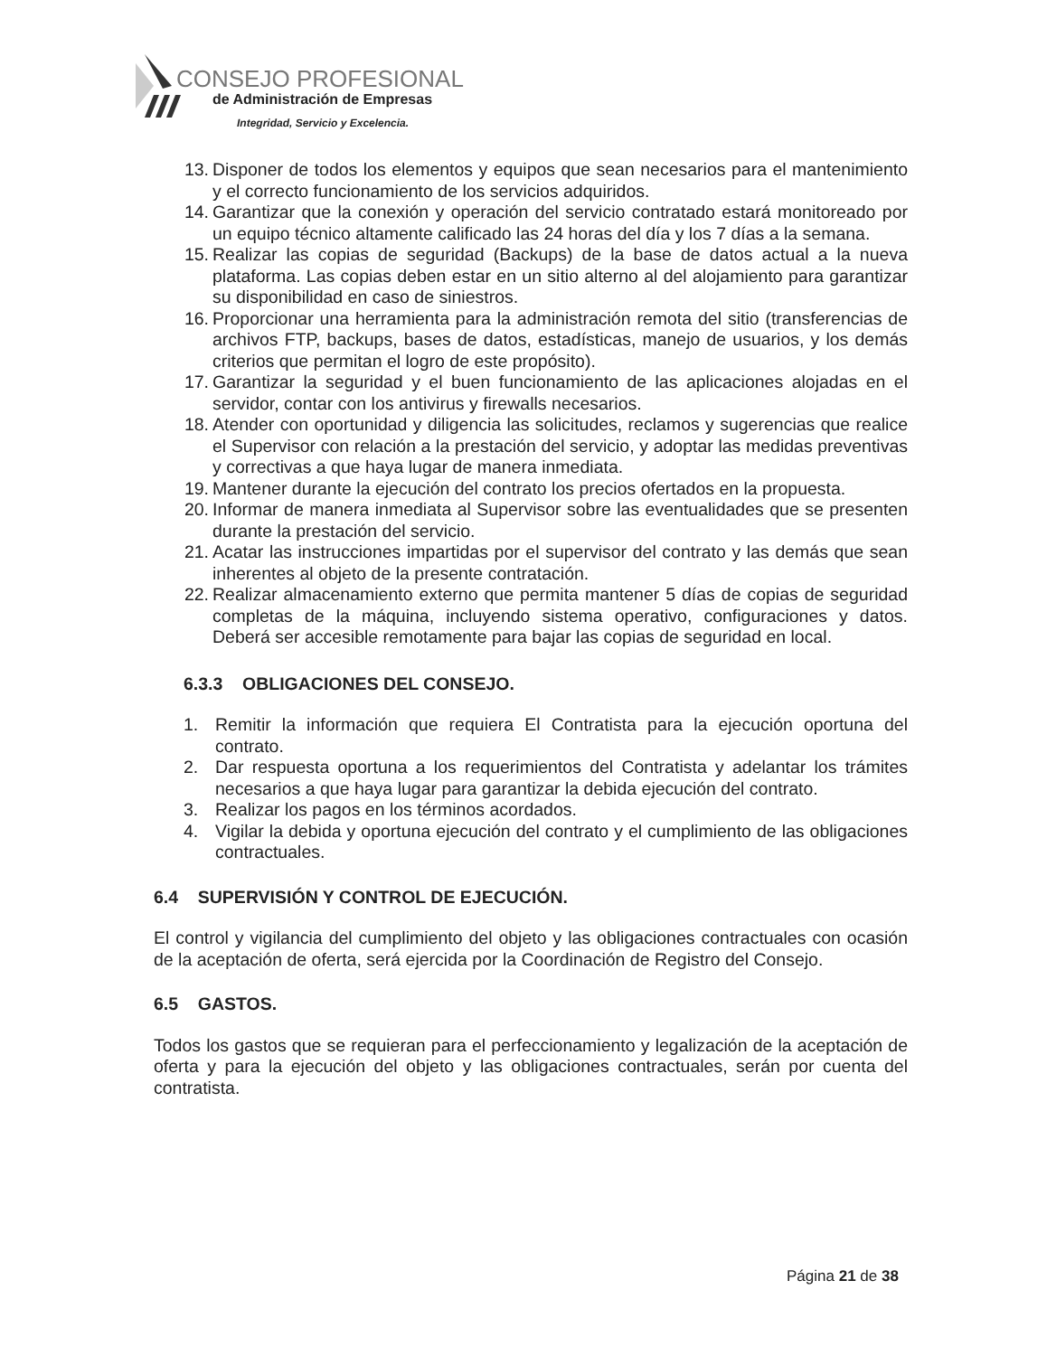CONSEJO PROFESIONAL
de Administración de Empresas
Integridad, Servicio y Excelencia.
13. Disponer de todos los elementos y equipos que sean necesarios para el mantenimiento y el correcto funcionamiento de los servicios adquiridos.
14. Garantizar que la conexión y operación del servicio contratado estará monitoreado por un equipo técnico altamente calificado las 24 horas del día y los 7 días a la semana.
15. Realizar las copias de seguridad (Backups) de la base de datos actual a la nueva plataforma. Las copias deben estar en un sitio alterno al del alojamiento para garantizar su disponibilidad en caso de siniestros.
16. Proporcionar una herramienta para la administración remota del sitio (transferencias de archivos FTP, backups, bases de datos, estadísticas, manejo de usuarios, y los demás criterios que permitan el logro de este propósito).
17. Garantizar la seguridad y el buen funcionamiento de las aplicaciones alojadas en el servidor, contar con los antivirus y firewalls necesarios.
18. Atender con oportunidad y diligencia las solicitudes, reclamos y sugerencias que realice el Supervisor con relación a la prestación del servicio, y adoptar las medidas preventivas y correctivas a que haya lugar de manera inmediata.
19. Mantener durante la ejecución del contrato los precios ofertados en la propuesta.
20. Informar de manera inmediata al Supervisor sobre las eventualidades que se presenten durante la prestación del servicio.
21. Acatar las instrucciones impartidas por el supervisor del contrato y las demás que sean inherentes al objeto de la presente contratación.
22. Realizar almacenamiento externo que permita mantener 5 días de copias de seguridad completas de la máquina, incluyendo sistema operativo, configuraciones y datos. Deberá ser accesible remotamente para bajar las copias de seguridad en local.
6.3.3 OBLIGACIONES DEL CONSEJO.
1. Remitir la información que requiera El Contratista para la ejecución oportuna del contrato.
2. Dar respuesta oportuna a los requerimientos del Contratista y adelantar los trámites necesarios a que haya lugar para garantizar la debida ejecución del contrato.
3. Realizar los pagos en los términos acordados.
4. Vigilar la debida y oportuna ejecución del contrato y el cumplimiento de las obligaciones contractuales.
6.4 SUPERVISIÓN Y CONTROL DE EJECUCIÓN.
El control y vigilancia del cumplimiento del objeto y las obligaciones contractuales con ocasión de la aceptación de oferta, será ejercida por la Coordinación de Registro del Consejo.
6.5 GASTOS.
Todos los gastos que se requieran para el perfeccionamiento y legalización de la aceptación de oferta y para la ejecución del objeto y las obligaciones contractuales, serán por cuenta del contratista.
Página 21 de 38